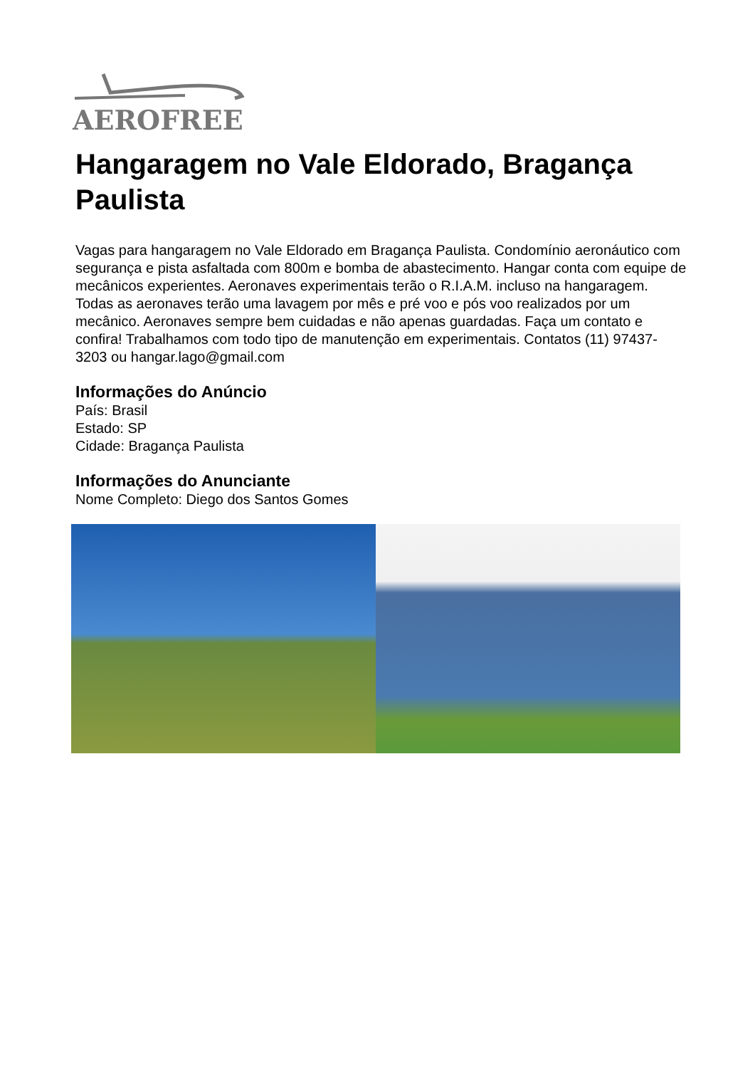AEROFREE
Hangaragem no Vale Eldorado, Bragança Paulista
Vagas para hangaragem no Vale Eldorado em Bragança Paulista. Condomínio aeronáutico com segurança e pista asfaltada com 800m e bomba de abastecimento. Hangar conta com equipe de mecânicos experientes. Aeronaves experimentais terão o R.I.A.M. incluso na hangaragem. Todas as aeronaves terão uma lavagem por mês e pré voo e pós voo realizados por um mecânico. Aeronaves sempre bem cuidadas e não apenas guardadas. Faça um contato e confira! Trabalhamos com todo tipo de manutenção em experimentais. Contatos (11) 97437-3203 ou hangar.lago@gmail.com
Informações do Anúncio
País: Brasil
Estado: SP
Cidade: Bragança Paulista
Informações do Anunciante
Nome Completo: Diego dos Santos Gomes